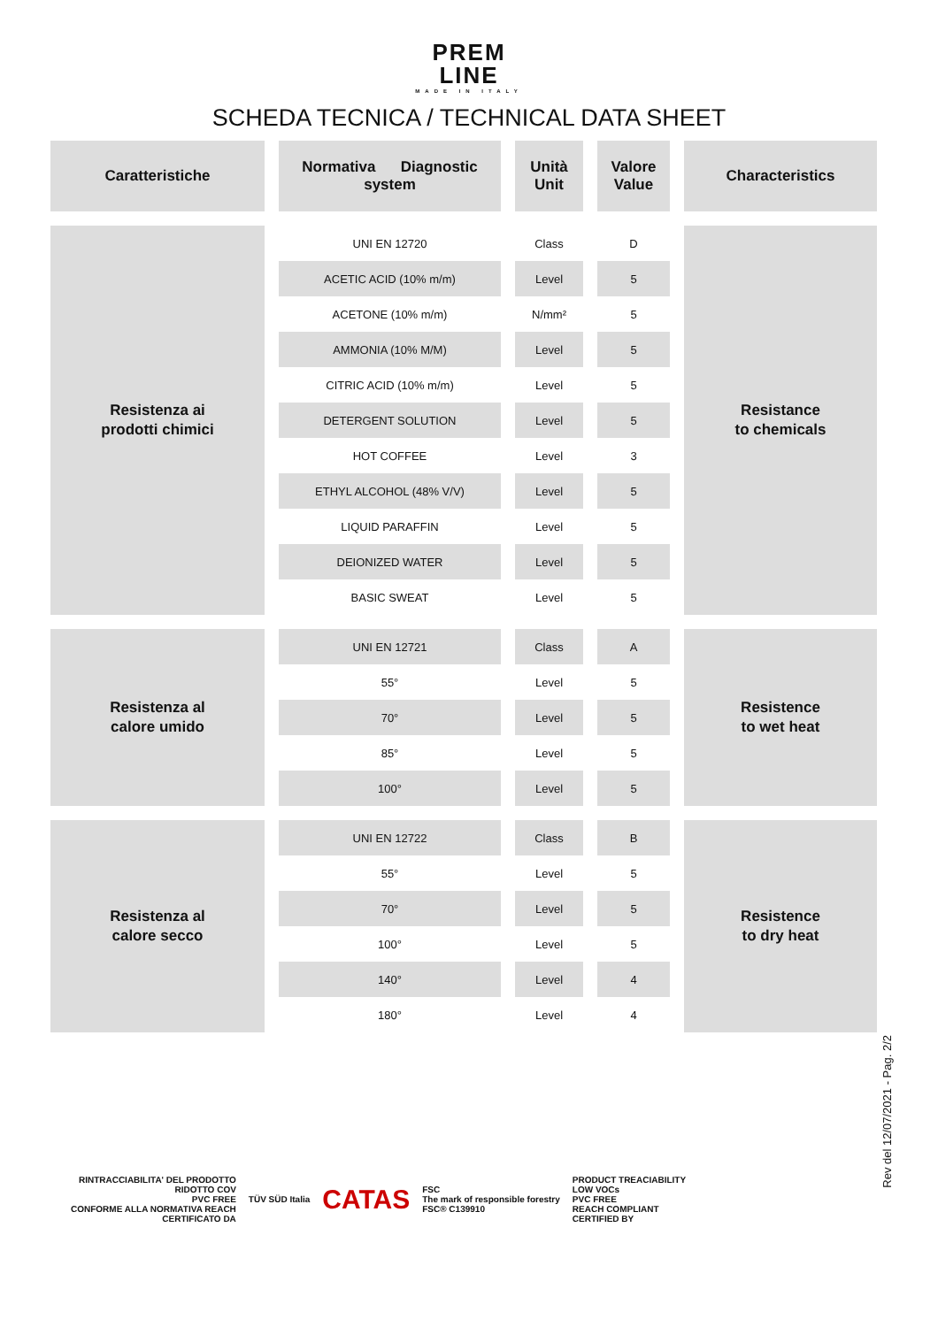PREM
LINE
MADE IN ITALY
SCHEDA TECNICA / TECHNICAL DATA SHEET
| Caratteristiche | Normativa Diagnostic system | Unità Unit | Valore Value | Characteristics |
| --- | --- | --- | --- | --- |
| Resistenza ai prodotti chimici | UNI EN 12720 | Class | D | Resistance to chemicals |
| | ACETIC ACID (10% m/m) | Level | 5 | |
| | ACETONE (10% m/m) | N/mm² | 5 | |
| | AMMONIA (10% M/M) | Level | 5 | |
| | CITRIC ACID (10% m/m) | Level | 5 | |
| | DETERGENT SOLUTION | Level | 5 | |
| | HOT COFFEE | Level | 3 | |
| | ETHYL ALCOHOL (48% V/V) | Level | 5 | |
| | LIQUID PARAFFIN | Level | 5 | |
| | DEIONIZED WATER | Level | 5 | |
| | BASIC SWEAT | Level | 5 | |
| Resistenza al calore umido | UNI EN 12721 | Class | A | Resistence to wet heat |
| | 55° | Level | 5 | |
| | 70° | Level | 5 | |
| | 85° | Level | 5 | |
| | 100° | Level | 5 | |
| Resistenza al calore secco | UNI EN 12722 | Class | B | Resistence to dry heat |
| | 55° | Level | 5 | |
| | 70° | Level | 5 | |
| | 100° | Level | 5 | |
| | 140° | Level | 4 | |
| | 180° | Level | 4 | |
Rev del 12/07/2021 - Pag. 2/2
RINTRACCIABILITA' DEL PRODOTTO
RIDOTTO COV
PVC FREE
CONFORME ALLA NORMATIVA REACH
CERTIFICATO DA
TÜV SÜD Italia
CATAS
FSC
The mark of responsible forestry
FSC® C139910
PRODUCT TREACIABILITY
LOW VOCs
PVC FREE
REACH COMPLIANT
CERTIFIED BY